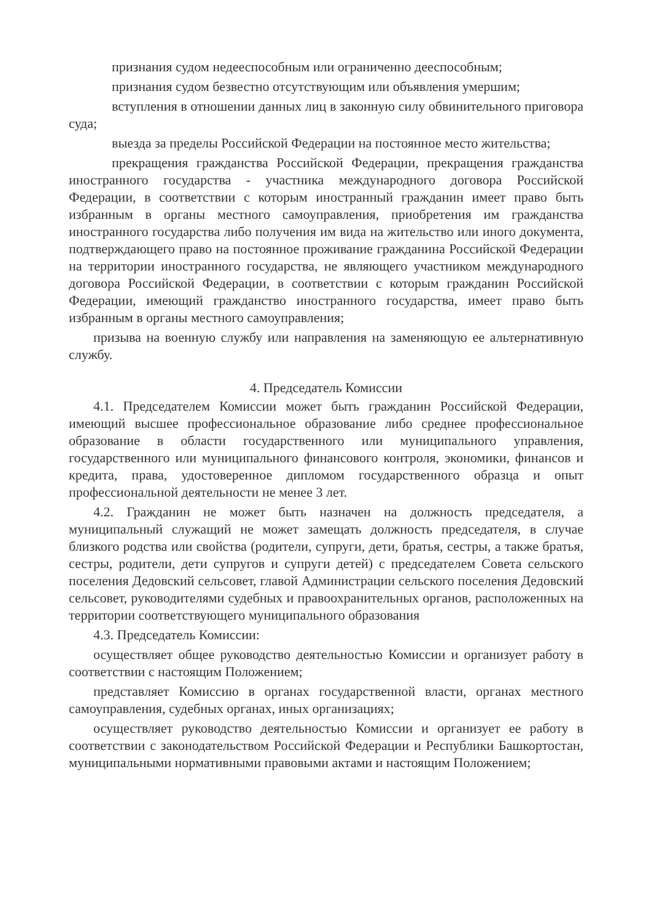признания судом недееспособным или ограниченно дееспособным;
признания судом безвестно отсутствующим или объявления умершим;
вступления в отношении данных лиц в законную силу обвинительного приговора суда;
выезда за пределы Российской Федерации на постоянное место жительства;
прекращения гражданства Российской Федерации, прекращения гражданства иностранного государства - участника международного договора Российской Федерации, в соответствии с которым иностранный гражданин имеет право быть избранным в органы местного самоуправления, приобретения им гражданства иностранного государства либо получения им вида на жительство или иного документа, подтверждающего право на постоянное проживание гражданина Российской Федерации на территории иностранного государства, не являющего участником международного договора Российской Федерации, в соответствии с которым гражданин Российской Федерации, имеющий гражданство иностранного государства, имеет право быть избранным в органы местного самоуправления;
призыва на военную службу или направления на заменяющую ее альтернативную службу.
4. Председатель Комиссии
4.1. Председателем Комиссии может быть гражданин Российской Федерации, имеющий высшее профессиональное образование либо среднее профессиональное образование в области государственного или муниципального управления, государственного или муниципального финансового контроля, экономики, финансов и кредита, права, удостоверенное дипломом государственного образца и опыт профессиональной деятельности не менее 3 лет.
4.2. Гражданин не может быть назначен на должность председателя, а муниципальный служащий не может замещать должность председателя, в случае близкого родства или свойства (родители, супруги, дети, братья, сестры, а также братья, сестры, родители, дети супругов и супруги детей) с председателем Совета сельского поселения Дедовский сельсовет, главой Администрации сельского поселения Дедовский сельсовет, руководителями судебных и правоохранительных органов, расположенных на территории соответствующего муниципального образования
4.3. Председатель Комиссии:
осуществляет общее руководство деятельностью Комиссии и организует работу в соответствии с настоящим Положением;
представляет Комиссию в органах государственной власти, органах местного самоуправления, судебных органах, иных организациях;
осуществляет руководство деятельностью Комиссии и организует ее работу в соответствии с законодательством Российской Федерации и Республики Башкортостан, муниципальными нормативными правовыми актами и настоящим Положением;